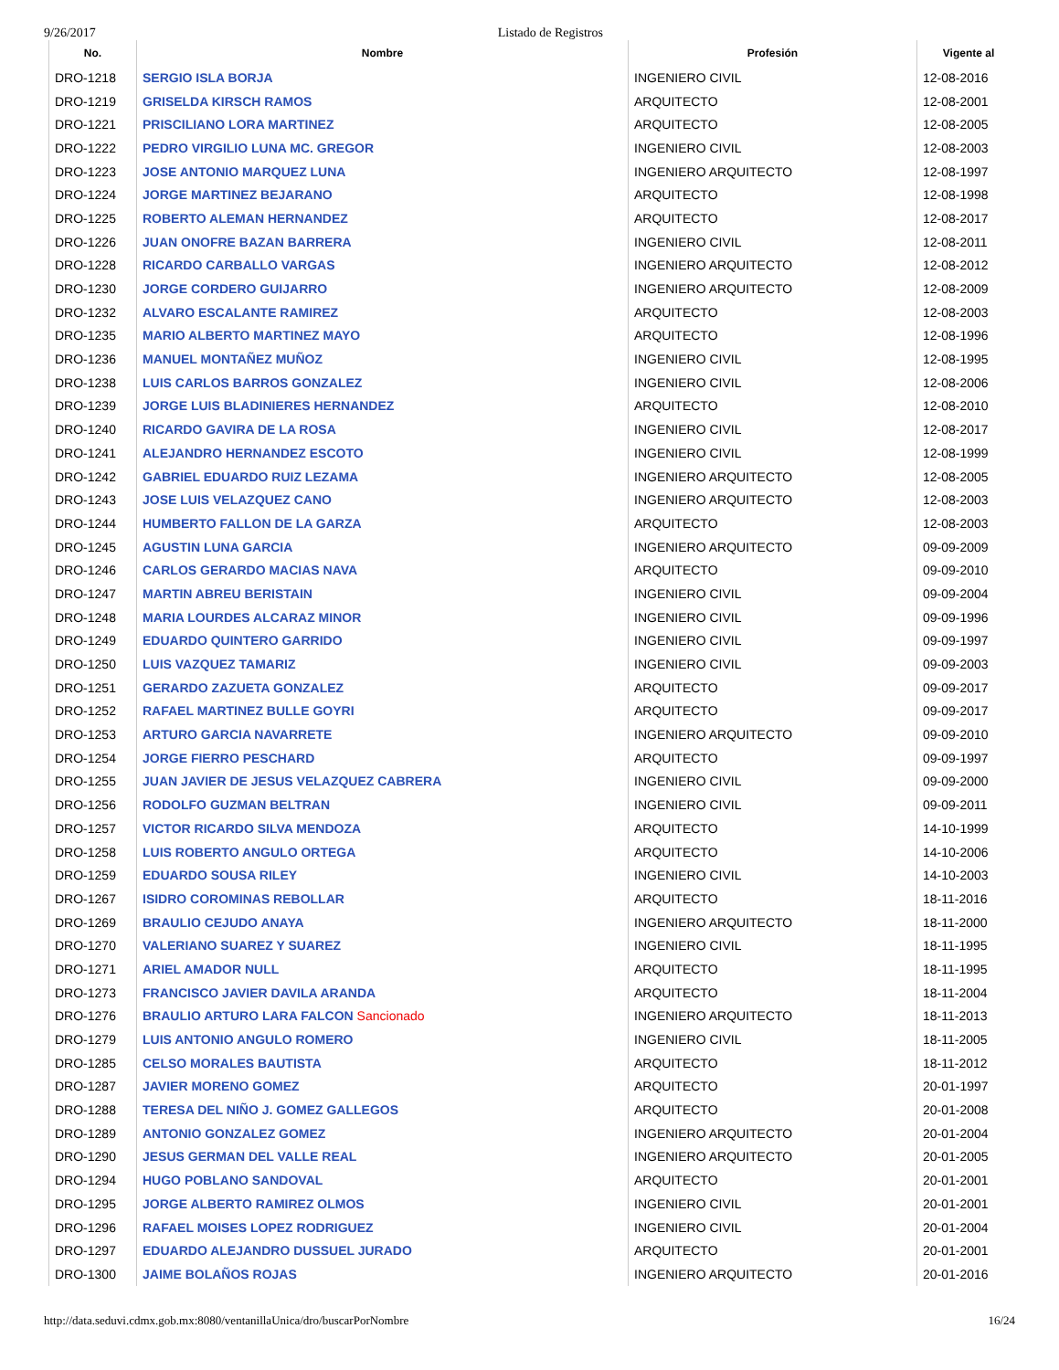9/26/2017 Listado de Registros
| No. | Nombre | Profesión | Vigente al |
| --- | --- | --- | --- |
| DRO-1218 | SERGIO ISLA BORJA | INGENIERO CIVIL | 12-08-2016 |
| DRO-1219 | GRISELDA KIRSCH RAMOS | ARQUITECTO | 12-08-2001 |
| DRO-1221 | PRISCILIANO LORA MARTINEZ | ARQUITECTO | 12-08-2005 |
| DRO-1222 | PEDRO VIRGILIO LUNA MC. GREGOR | INGENIERO CIVIL | 12-08-2003 |
| DRO-1223 | JOSE ANTONIO MARQUEZ LUNA | INGENIERO ARQUITECTO | 12-08-1997 |
| DRO-1224 | JORGE MARTINEZ BEJARANO | ARQUITECTO | 12-08-1998 |
| DRO-1225 | ROBERTO ALEMAN HERNANDEZ | ARQUITECTO | 12-08-2017 |
| DRO-1226 | JUAN ONOFRE BAZAN BARRERA | INGENIERO CIVIL | 12-08-2011 |
| DRO-1228 | RICARDO CARBALLO VARGAS | INGENIERO ARQUITECTO | 12-08-2012 |
| DRO-1230 | JORGE CORDERO GUIJARRO | INGENIERO ARQUITECTO | 12-08-2009 |
| DRO-1232 | ALVARO ESCALANTE RAMIREZ | ARQUITECTO | 12-08-2003 |
| DRO-1235 | MARIO ALBERTO MARTINEZ MAYO | ARQUITECTO | 12-08-1996 |
| DRO-1236 | MANUEL MONTAÑEZ MUÑOZ | INGENIERO CIVIL | 12-08-1995 |
| DRO-1238 | LUIS CARLOS BARROS GONZALEZ | INGENIERO CIVIL | 12-08-2006 |
| DRO-1239 | JORGE LUIS BLADINIERES HERNANDEZ | ARQUITECTO | 12-08-2010 |
| DRO-1240 | RICARDO GAVIRA DE LA ROSA | INGENIERO CIVIL | 12-08-2017 |
| DRO-1241 | ALEJANDRO HERNANDEZ ESCOTO | INGENIERO CIVIL | 12-08-1999 |
| DRO-1242 | GABRIEL EDUARDO RUIZ LEZAMA | INGENIERO ARQUITECTO | 12-08-2005 |
| DRO-1243 | JOSE LUIS VELAZQUEZ CANO | INGENIERO ARQUITECTO | 12-08-2003 |
| DRO-1244 | HUMBERTO FALLON DE LA GARZA | ARQUITECTO | 12-08-2003 |
| DRO-1245 | AGUSTIN LUNA GARCIA | INGENIERO ARQUITECTO | 09-09-2009 |
| DRO-1246 | CARLOS GERARDO MACIAS NAVA | ARQUITECTO | 09-09-2010 |
| DRO-1247 | MARTIN ABREU BERISTAIN | INGENIERO CIVIL | 09-09-2004 |
| DRO-1248 | MARIA LOURDES ALCARAZ MINOR | INGENIERO CIVIL | 09-09-1996 |
| DRO-1249 | EDUARDO QUINTERO GARRIDO | INGENIERO CIVIL | 09-09-1997 |
| DRO-1250 | LUIS VAZQUEZ TAMARIZ | INGENIERO CIVIL | 09-09-2003 |
| DRO-1251 | GERARDO ZAZUETA GONZALEZ | ARQUITECTO | 09-09-2017 |
| DRO-1252 | RAFAEL MARTINEZ BULLE GOYRI | ARQUITECTO | 09-09-2017 |
| DRO-1253 | ARTURO GARCIA NAVARRETE | INGENIERO ARQUITECTO | 09-09-2010 |
| DRO-1254 | JORGE FIERRO PESCHARD | ARQUITECTO | 09-09-1997 |
| DRO-1255 | JUAN JAVIER DE JESUS VELAZQUEZ CABRERA | INGENIERO CIVIL | 09-09-2000 |
| DRO-1256 | RODOLFO GUZMAN BELTRAN | INGENIERO CIVIL | 09-09-2011 |
| DRO-1257 | VICTOR RICARDO SILVA MENDOZA | ARQUITECTO | 14-10-1999 |
| DRO-1258 | LUIS ROBERTO ANGULO ORTEGA | ARQUITECTO | 14-10-2006 |
| DRO-1259 | EDUARDO SOUSA RILEY | INGENIERO CIVIL | 14-10-2003 |
| DRO-1267 | ISIDRO COROMINAS REBOLLAR | ARQUITECTO | 18-11-2016 |
| DRO-1269 | BRAULIO CEJUDO ANAYA | INGENIERO ARQUITECTO | 18-11-2000 |
| DRO-1270 | VALERIANO SUAREZ Y SUAREZ | INGENIERO CIVIL | 18-11-1995 |
| DRO-1271 | ARIEL AMADOR NULL | ARQUITECTO | 18-11-1995 |
| DRO-1273 | FRANCISCO JAVIER DAVILA ARANDA | ARQUITECTO | 18-11-2004 |
| DRO-1276 | BRAULIO ARTURO LARA FALCON Sancionado | INGENIERO ARQUITECTO | 18-11-2013 |
| DRO-1279 | LUIS ANTONIO ANGULO ROMERO | INGENIERO CIVIL | 18-11-2005 |
| DRO-1285 | CELSO MORALES BAUTISTA | ARQUITECTO | 18-11-2012 |
| DRO-1287 | JAVIER MORENO GOMEZ | ARQUITECTO | 20-01-1997 |
| DRO-1288 | TERESA DEL NIÑO J. GOMEZ GALLEGOS | ARQUITECTO | 20-01-2008 |
| DRO-1289 | ANTONIO GONZALEZ GOMEZ | INGENIERO ARQUITECTO | 20-01-2004 |
| DRO-1290 | JESUS GERMAN DEL VALLE REAL | INGENIERO ARQUITECTO | 20-01-2005 |
| DRO-1294 | HUGO POBLANO SANDOVAL | ARQUITECTO | 20-01-2001 |
| DRO-1295 | JORGE ALBERTO RAMIREZ OLMOS | INGENIERO CIVIL | 20-01-2001 |
| DRO-1296 | RAFAEL MOISES LOPEZ RODRIGUEZ | INGENIERO CIVIL | 20-01-2004 |
| DRO-1297 | EDUARDO ALEJANDRO DUSSUEL JURADO | ARQUITECTO | 20-01-2001 |
| DRO-1300 | JAIME BOLAÑOS ROJAS | INGENIERO ARQUITECTO | 20-01-2016 |
http://data.seduvi.cdmx.gob.mx:8080/ventanillaUnica/dro/buscarPorNombre 16/24